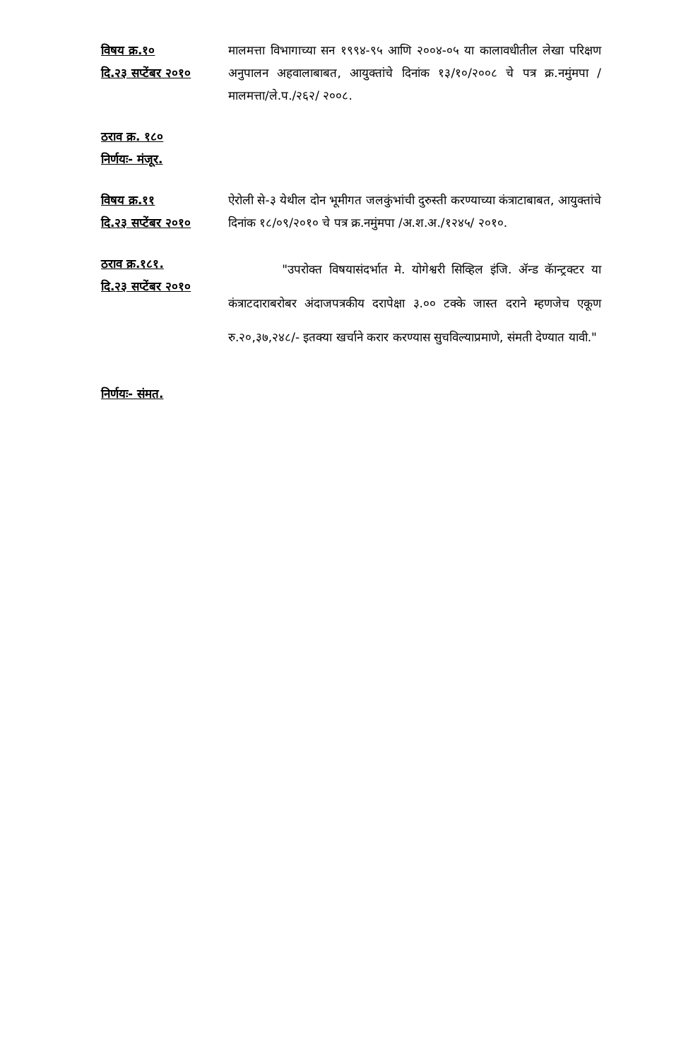विषय क्र.१०
दि.२३ सप्टेंबर २०१०
मालमत्ता विभागाच्या सन १९९४-९५ आणि २००४-०५ या कालावधीतील लेखा परिक्षण अनुपालन अहवालाबाबत, आयुक्तांचे दिनांक १३/१०/२००८ चे पत्र क्र.नमुंमपा /मालमत्ता/ले.प./२६२/ २००८.
ठराव क्र. १८०
निर्णयः- मंजूर.
विषय क्र.११
दि.२३ सप्टेंबर २०१०
ऐरोली से-३ येथील दोन भूमीगत जलकुंभांची दुरुस्ती करण्याच्या कंत्राटाबाबत, आयुक्तांचे दिनांक १८/०९/२०१० चे पत्र क्र.नमुंमपा /अ.श.अ./१२४५/ २०१०.
ठराव क्र.१८१.
दि.२३ सप्टेंबर २०१०
"उपरोक्त विषयासंदर्भात मे. योगेश्वरी सिव्हिल इंजि. ॲन्ड कॅान्ट्रक्टर या कंत्राटदाराबरोबर अंदाजपत्रकीय दरापेक्षा ३.०० टक्के जास्त दराने म्हणजेच एकूण रु.२०,३७,२४८/- इतक्या खर्चाने करार करण्यास सुचविल्याप्रमाणे, संमती देण्यात यावी."
निर्णयः- संमत.